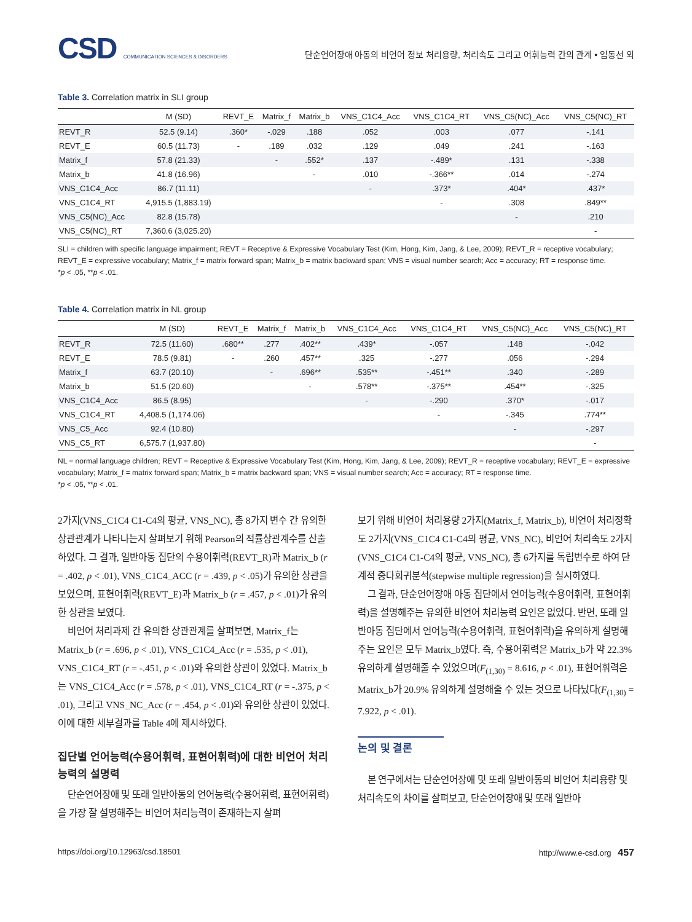CSD COMMUNICATION SCIENCES & DISORDERS
단순언어장애 아동의 비언어 정보 처리용량, 처리속도 그리고 어휘능력 간의 관계 • 임동선 외
Table 3. Correlation matrix in SLI group
| | M (SD) | REVT_E | Matrix_f | Matrix_b | VNS_C1C4_Acc | VNS_C1C4_RT | VNS_C5(NC)_Acc | VNS_C5(NC)_RT |
| --- | --- | --- | --- | --- | --- | --- | --- | --- |
| REVT_R | 52.5 (9.14) | .360* | -.029 | .188 | .052 | .003 | .077 | -.141 |
| REVT_E | 60.5 (11.73) | - | .189 | .032 | .129 | .049 | .241 | -.163 |
| Matrix_f | 57.8 (21.33) | | - | .552* | .137 | -.489* | .131 | -.338 |
| Matrix_b | 41.8 (16.96) | | | - | .010 | -.366** | .014 | -.274 |
| VNS_C1C4_Acc | 86.7 (11.11) | | | | - | .373* | .404* | .437* |
| VNS_C1C4_RT | 4,915.5 (1,883.19) | | | | | - | .308 | .849** |
| VNS_C5(NC)_Acc | 82.8 (15.78) | | | | | | - | .210 |
| VNS_C5(NC)_RT | 7,360.6 (3,025.20) | | | | | | | - |
SLI = children with specific language impairment; REVT = Receptive & Expressive Vocabulary Test (Kim, Hong, Kim, Jang, & Lee, 2009); REVT_R = receptive vocabulary; REVT_E = expressive vocabulary; Matrix_f = matrix forward span; Matrix_b = matrix backward span; VNS = visual number search; Acc = accuracy; RT = response time.
*p < .05, **p < .01.
Table 4. Correlation matrix in NL group
| | M (SD) | REVT_E | Matrix_f | Matrix_b | VNS_C1C4_Acc | VNS_C1C4_RT | VNS_C5(NC)_Acc | VNS_C5(NC)_RT |
| --- | --- | --- | --- | --- | --- | --- | --- | --- |
| REVT_R | 72.5 (11.60) | .680** | .277 | .402** | .439* | -.057 | .148 | -.042 |
| REVT_E | 78.5 (9.81) | - | .260 | .457** | .325 | -.277 | .056 | -.294 |
| Matrix_f | 63.7 (20.10) | | - | .696** | .535** | -.451** | .340 | -.289 |
| Matrix_b | 51.5 (20.60) | | | - | .578** | -.375** | .454** | -.325 |
| VNS_C1C4_Acc | 86.5 (8.95) | | | | - | -.290 | .370* | -.017 |
| VNS_C1C4_RT | 4,408.5 (1,174.06) | | | | | - | -.345 | .774** |
| VNS_C5_Acc | 92.4 (10.80) | | | | | | - | -.297 |
| VNS_C5_RT | 6,575.7 (1,937.80) | | | | | | | - |
NL = normal language children; REVT = Receptive & Expressive Vocabulary Test (Kim, Hong, Kim, Jang, & Lee, 2009); REVT_R = receptive vocabulary; REVT_E = expressive vocabulary; Matrix_f = matrix forward span; Matrix_b = matrix backward span; VNS = visual number search; Acc = accuracy; RT = response time.
*p < .05, **p < .01.
2가지(VNS_C1C4 C1-C4의 평균, VNS_NC), 총 8가지 변수 간 유의한 상관관계가 나타나는지 살펴보기 위해 Pearson의 적률상관계수를 산출하였다. 그 결과, 일반아동 집단의 수용어휘력(REVT_R)과 Matrix_b (r = .402, p < .01), VNS_C1C4_ACC (r = .439, p < .05)가 유의한 상관을 보였으며, 표현어휘력(REVT_E)과 Matrix_b (r = .457, p < .01)가 유의한 상관을 보였다.
비언어 처리과제 간 유의한 상관관계를 살펴보면, Matrix_f는 Matrix_b (r = .696, p < .01), VNS_C1C4_Acc (r = .535, p < .01), VNS_C1C4_RT (r = -.451, p < .01)와 유의한 상관이 있었다. Matrix_b는 VNS_C1C4_Acc (r = .578, p < .01), VNS_C1C4_RT (r = -.375, p < .01), 그리고 VNS_NC_Acc (r = .454, p < .01)와 유의한 상관이 있었다. 이에 대한 세부결과를 Table 4에 제시하였다.
집단별 언어능력(수용어휘력, 표현어휘력)에 대한 비언어 처리능력의 설명력
단순언어장애 및 또래 일반아동의 언어능력(수용어휘력, 표현어휘력)을 가장 잘 설명해주는 비언어 처리능력이 존재하는지 살펴
보기 위해 비언어 처리용량 2가지(Matrix_f, Matrix_b), 비언어 처리정확도 2가지(VNS_C1C4 C1-C4의 평균, VNS_NC), 비언어 처리속도 2가지(VNS_C1C4 C1-C4의 평균, VNS_NC), 총 6가지를 독립변수로 하여 단계적 중다회귀분석(stepwise multiple regression)을 실시하였다.
그 결과, 단순언어장애 아동 집단에서 언어능력(수용어휘력, 표현어휘력)을 설명해주는 유의한 비언어 처리능력 요인은 없었다. 반면, 또래 일반아동 집단에서 언어능력(수용어휘력, 표현어휘력)을 유의하게 설명해주는 요인은 모두 Matrix_b였다. 즉, 수용어휘력은 Matrix_b가 약 22.3% 유의하게 설명해줄 수 있었으며(F<sub>(1,30)</sub> = 8.616, p < .01), 표현어휘력은 Matrix_b가 20.9% 유의하게 설명해줄 수 있는 것으로 나타났다(F<sub>(1,30)</sub> = 7.922, p < .01).
논의 및 결론
본 연구에서는 단순언어장애 및 또래 일반아동의 비언어 처리용량 및 처리속도의 차이를 살펴보고, 단순언어장애 및 또래 일반아
https://doi.org/10.12963/csd.18501 http://www.e-csd.org 457